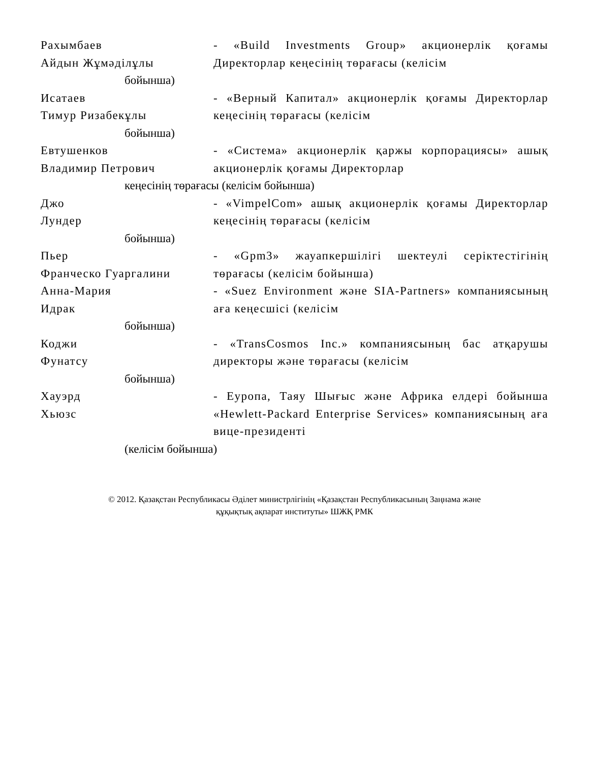Рахымбаев
Айдын Жұмәділұлы
- «Build Investments Group» акционерлік қоғамы Директорлар кеңесінің төрағасы (келісім
бойынша)
Исатаев
Тимур Ризабекұлы
- «Верный Капитал» акционерлік қоғамы Директорлар кеңесінің төрағасы (келісім
бойынша)
Евтушенков
Владимир Петрович
- «Система» акционерлік қаржы корпорациясы» ашық акционерлік қоғамы Директорлар
кеңесінің төрағасы (келісім бойынша)
Джо
Лундер
- «VimpelCom» ашық акционерлік қоғамы Директорлар кеңесінің төрағасы (келісім
бойынша)
Пьер
Франческо Гуаргалини
- «Gpm3» жауапкершілігі шектеулі серіктестігінің төрағасы (келісім бойынша)
Анна-Мария
Идрак
- «Suez Environment және SIA-Partners» компаниясының аға кеңесшісі (келісім
бойынша)
Коджи
Фунатсу
- «TransCosmos Inc.» компаниясының бас атқарушы директоры және төрағасы (келісім
бойынша)
Хауэрд
Хьюзс
- Еуропа, Таяу Шығыс және Африка елдері бойынша «Hewlett-Packard Enterprise Services» компаниясының аға вице-президенті
(келісім бойынша)
© 2012. Қазақстан Республикасы Әділет министрлігінің «Қазақстан Республикасының Заңнама және
құқықтық ақпарат институты» ШЖҚ РМК